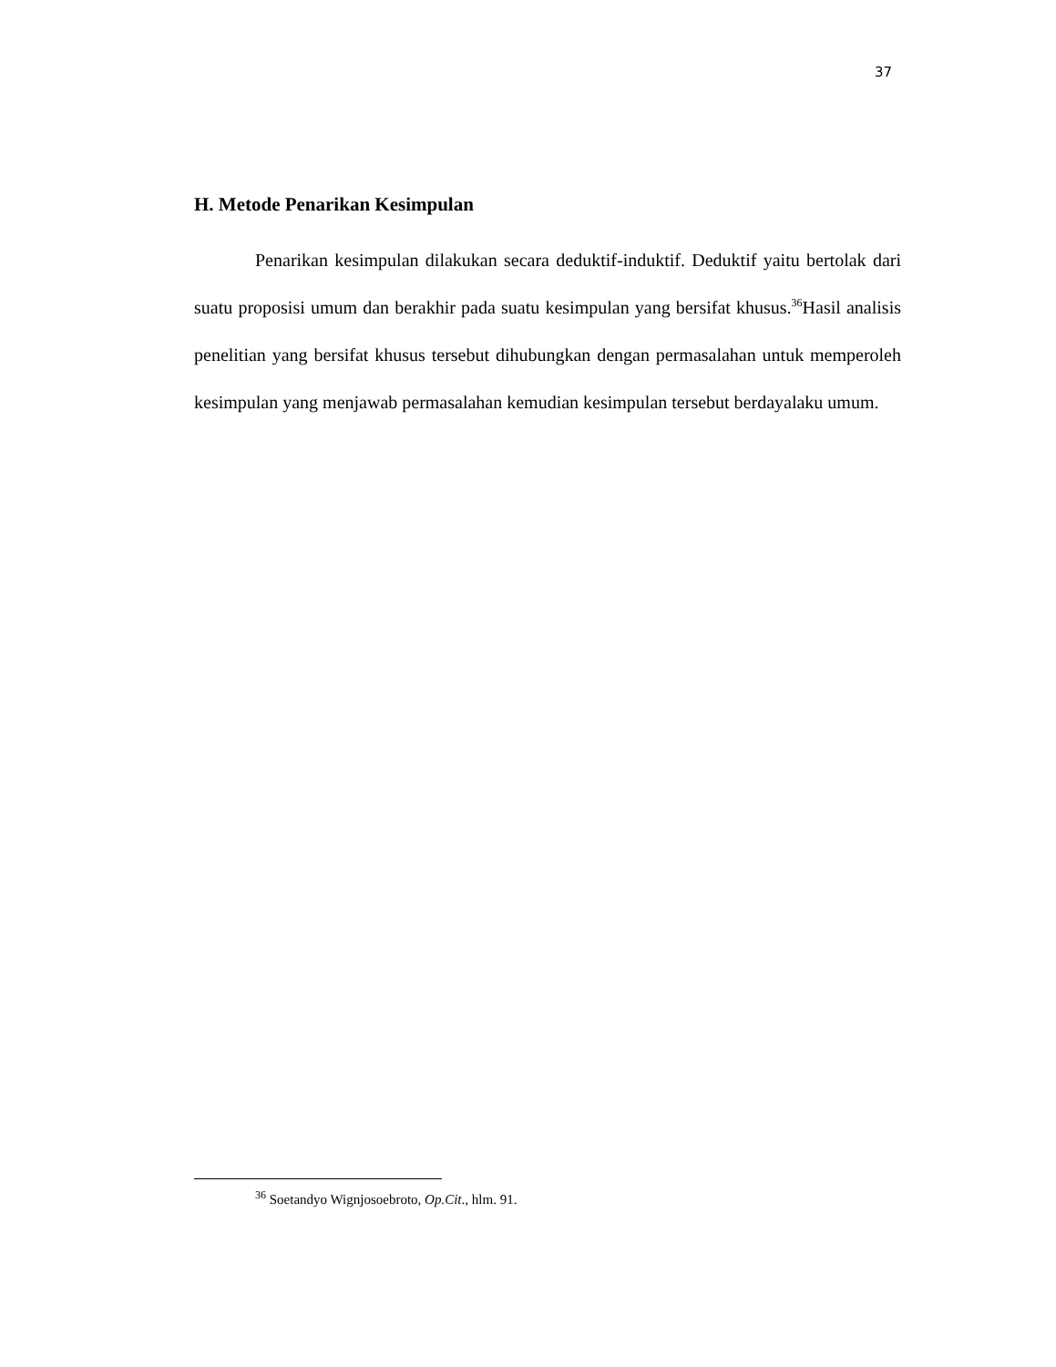37
H. Metode Penarikan Kesimpulan
Penarikan kesimpulan dilakukan secara deduktif-induktif. Deduktif yaitu bertolak dari suatu proposisi umum dan berakhir pada suatu kesimpulan yang bersifat khusus.<sup>36</sup>Hasil analisis penelitian yang bersifat khusus tersebut dihubungkan dengan permasalahan untuk memperoleh kesimpulan yang menjawab permasalahan kemudian kesimpulan tersebut berdayalaku umum.
<sup>36</sup> Soetandyo Wignjosoebroto, Op.Cit., hlm. 91.